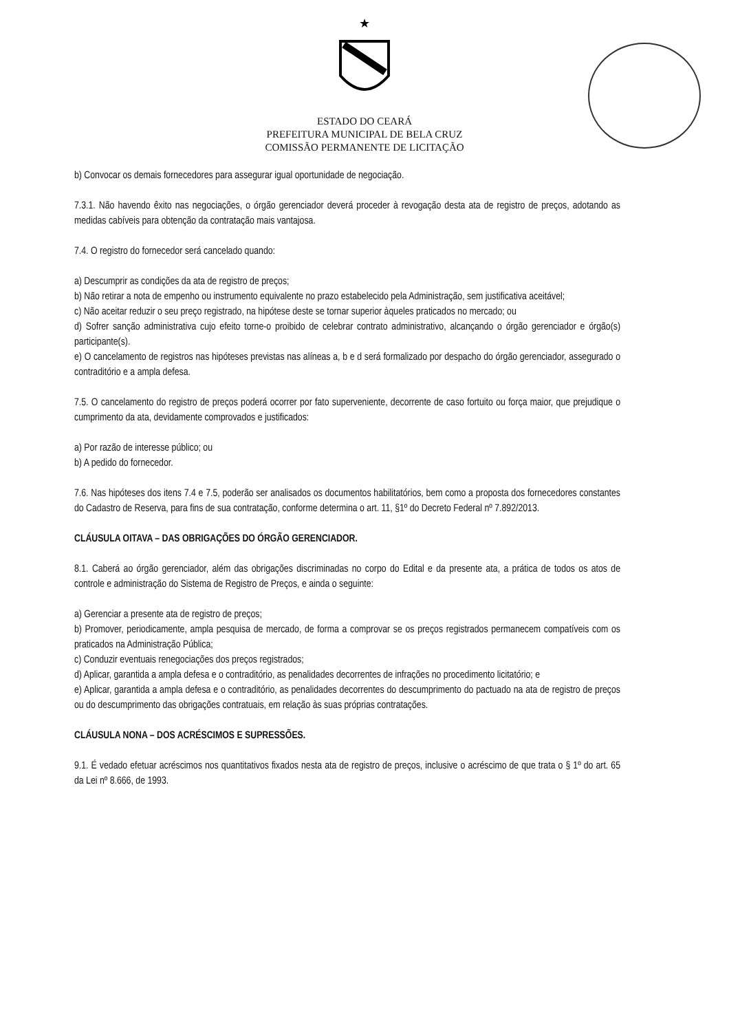★
ESTADO DO CEARÁ
PREFEITURA MUNICIPAL DE BELA CRUZ
COMISSÃO PERMANENTE DE LICITAÇÃO
b) Convocar os demais fornecedores para assegurar igual oportunidade de negociação.
7.3.1. Não havendo êxito nas negociações, o órgão gerenciador deverá proceder à revogação desta ata de registro de preços, adotando as medidas cabíveis para obtenção da contratação mais vantajosa.
7.4. O registro do fornecedor será cancelado quando:
a) Descumprir as condições da ata de registro de preços;
b) Não retirar a nota de empenho ou instrumento equivalente no prazo estabelecido pela Administração, sem justificativa aceitável;
c) Não aceitar reduzir o seu preço registrado, na hipótese deste se tornar superior àqueles praticados no mercado; ou
d) Sofrer sanção administrativa cujo efeito torne-o proibido de celebrar contrato administrativo, alcançando o órgão gerenciador e órgão(s) participante(s).
e) O cancelamento de registros nas hipóteses previstas nas alíneas a, b e d será formalizado por despacho do órgão gerenciador, assegurado o contraditório e a ampla defesa.
7.5. O cancelamento do registro de preços poderá ocorrer por fato superveniente, decorrente de caso fortuito ou força maior, que prejudique o cumprimento da ata, devidamente comprovados e justificados:
a) Por razão de interesse público; ou
b) A pedido do fornecedor.
7.6. Nas hipóteses dos itens 7.4 e 7.5, poderão ser analisados os documentos habilitatórios, bem como a proposta dos fornecedores constantes do Cadastro de Reserva, para fins de sua contratação, conforme determina o art. 11, §1º do Decreto Federal nº 7.892/2013.
CLÁUSULA OITAVA – DAS OBRIGAÇÕES DO ÓRGÃO GERENCIADOR.
8.1. Caberá ao órgão gerenciador, além das obrigações discriminadas no corpo do Edital e da presente ata, a prática de todos os atos de controle e administração do Sistema de Registro de Preços, e ainda o seguinte:
a) Gerenciar a presente ata de registro de preços;
b) Promover, periodicamente, ampla pesquisa de mercado, de forma a comprovar se os preços registrados permanecem compatíveis com os praticados na Administração Pública;
c) Conduzir eventuais renegociações dos preços registrados;
d) Aplicar, garantida a ampla defesa e o contraditório, as penalidades decorrentes de infrações no procedimento licitatório; e
e) Aplicar, garantida a ampla defesa e o contraditório, as penalidades decorrentes do descumprimento do pactuado na ata de registro de preços ou do descumprimento das obrigações contratuais, em relação às suas próprias contratações.
CLÁUSULA NONA – DOS ACRÉSCIMOS E SUPRESSÕES.
9.1. É vedado efetuar acréscimos nos quantitativos fixados nesta ata de registro de preços, inclusive o acréscimo de que trata o § 1º do art. 65 da Lei nº 8.666, de 1993.